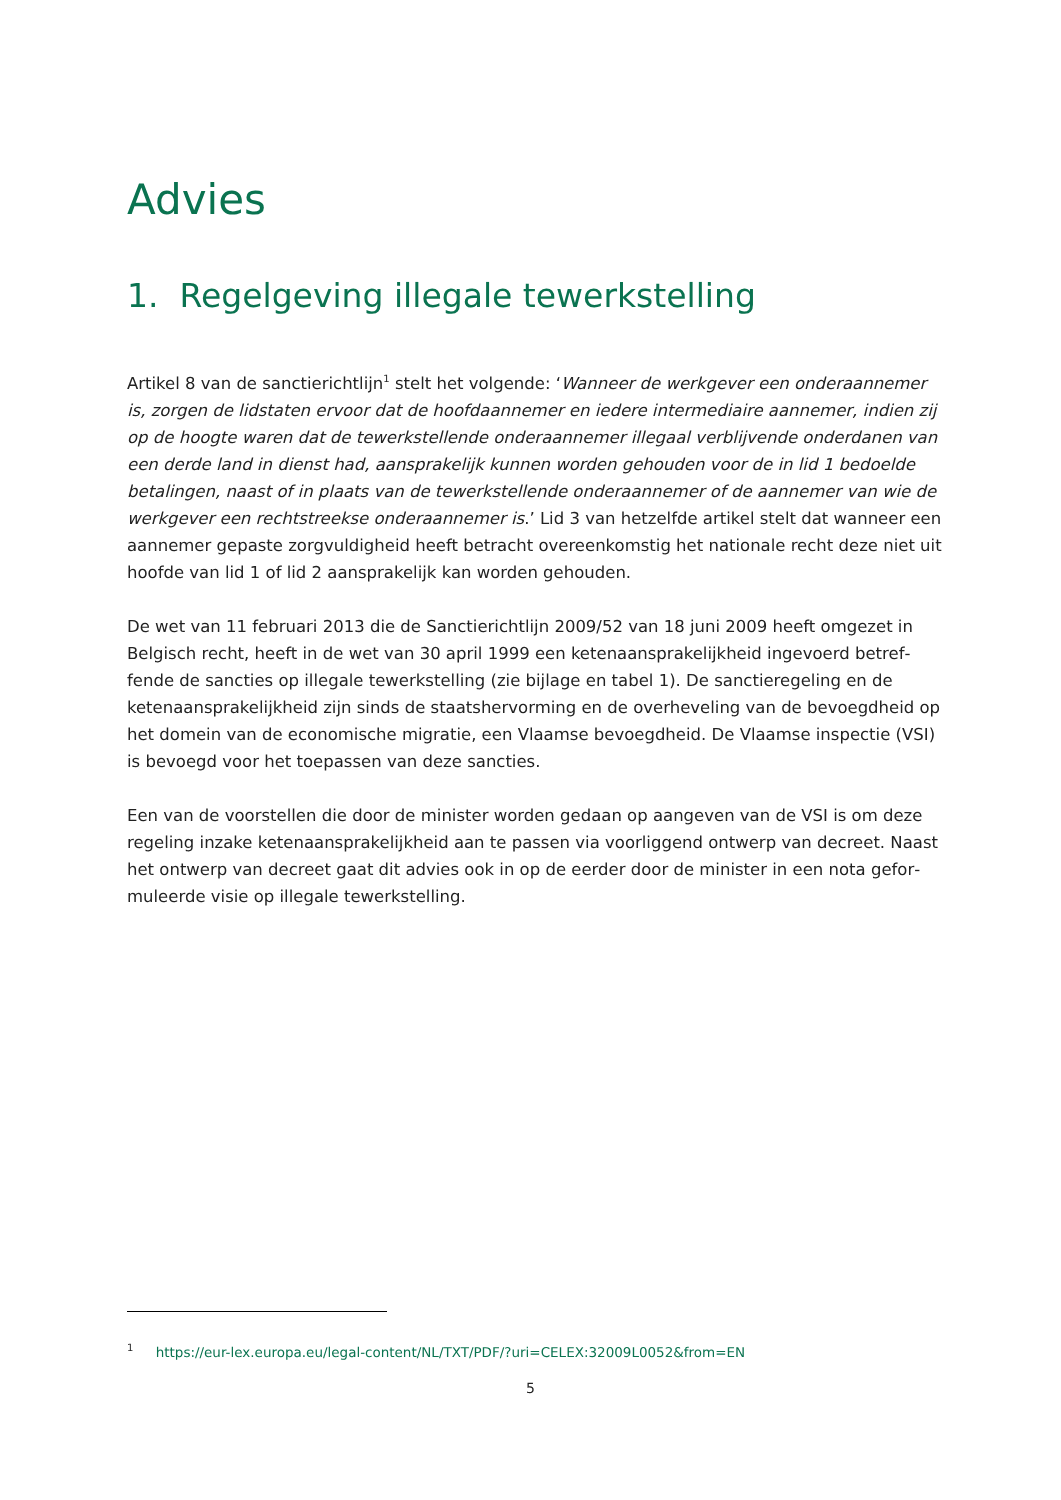Advies
1. Regelgeving illegale tewerkstelling
Artikel 8 van de sanctierichtlijn<sup>1</sup> stelt het volgende: ‘Wanneer de werkgever een onderaannemer is, zorgen de lidstaten ervoor dat de hoofdaannemer en iedere intermediaire aannemer, indien zij op de hoogte waren dat de tewerkstellende onderaannemer illegaal verblijvende onderdanen van een derde land in dienst had, aansprakelijk kunnen worden gehouden voor de in lid 1 bedoelde betalingen, naast of in plaats van de tewerkstellende onderaannemer of de aannemer van wie de werkgever een recht­streekse onderaannemer is.’ Lid 3 van hetzelfde artikel stelt dat wanneer een aannemer gepaste zorgvuldigheid heeft betracht overeenkomstig het nationale recht deze niet uit hoofde van lid 1 of lid 2 aansprakelijk kan worden gehouden.
De wet van 11 februari 2013 die de Sanctierichtlijn 2009/52 van 18 juni 2009 heeft omgezet in Belgisch recht, heeft in de wet van 30 april 1999 een ketenaansprakelijkheid ingevoerd betref­fende de sancties op illegale tewerkstelling (zie bijlage en tabel 1). De sanctieregeling en de keten­aansprakelijkheid zijn sinds de staatshervorming en de overheveling van de bevoegdheid op het domein van de economische migratie, een Vlaamse bevoegdheid. De Vlaamse inspectie (VSI) is bevoegd voor het toepassen van deze sancties.
Een van de voorstellen die door de minister worden gedaan op aangeven van de VSI is om deze regeling inzake ketenaansprakelijkheid aan te passen via voorliggend ontwerp van decreet. Naast het ontwerp van decreet gaat dit advies ook in op de eerder door de minister in een nota gefor­muleerde visie op illegale tewerkstelling.
<sup>1</sup> https://eur-lex.europa.eu/legal-content/NL/TXT/PDF/?uri=CELEX:32009L0052&from=EN
5